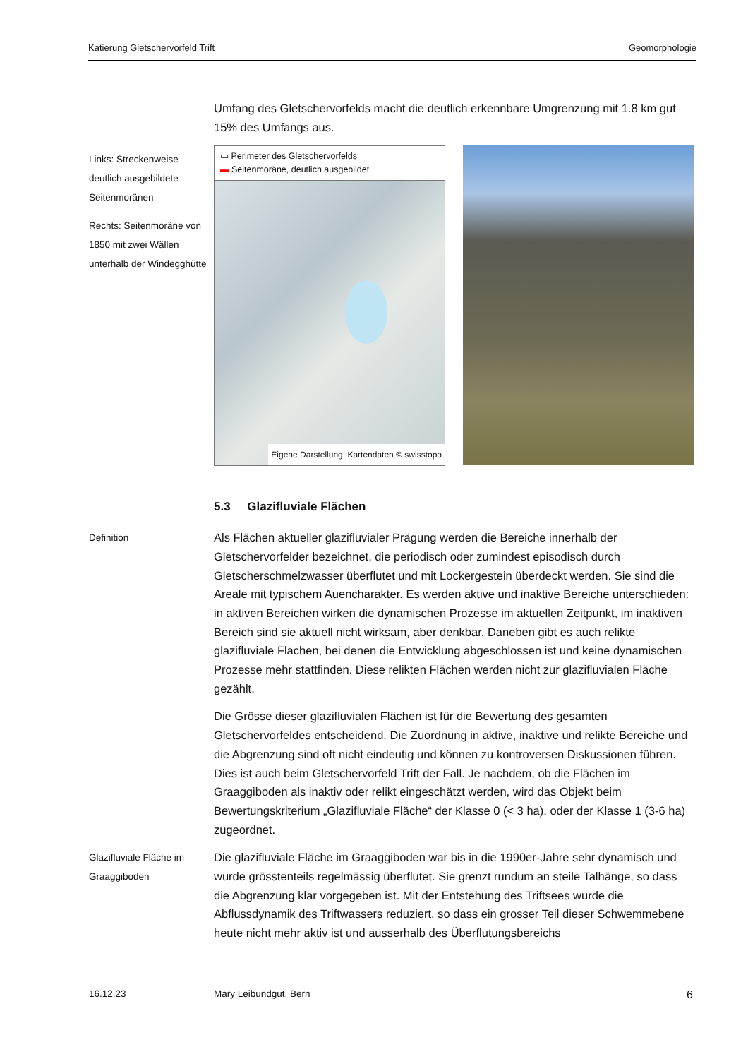Katierung Gletschervorfeld Trift Geomorphologie
Links: Streckenweise deutlich ausgebildete Seitenmoränen
Rechts: Seitenmoräne von 1850 mit zwei Wällen unterhalb der Windegghütte
Umfang des Gletschervorfelds macht die deutlich erkennbare Umgrenzung mit 1.8 km gut 15% des Umfangs aus.
▭ Perimeter des Gletschervorfelds
▬ Seitenmoräne, deutlich ausgebildet
Eigene Darstellung, Kartendaten © swisstopo
5.3 Glazifluviale Flächen
Definition
Als Flächen aktueller glazifluvialer Prägung werden die Bereiche innerhalb der Gletschervorfelder bezeichnet, die periodisch oder zumindest episodisch durch Gletscherschmelzwasser überflutet und mit Lockergestein überdeckt werden. Sie sind die Areale mit typischem Auencharakter. Es werden aktive und inaktive Bereiche unterschieden: in aktiven Bereichen wirken die dynamischen Prozesse im aktuellen Zeitpunkt, im inaktiven Bereich sind sie aktuell nicht wirksam, aber denkbar. Daneben gibt es auch relikte glazifluviale Flächen, bei denen die Entwicklung abgeschlossen ist und keine dynamischen Prozesse mehr stattfinden. Diese relikten Flächen werden nicht zur glazifluvialen Fläche gezählt.
Die Grösse dieser glazifluvialen Flächen ist für die Bewertung des gesamten Gletschervorfeldes entscheidend. Die Zuordnung in aktive, inaktive und relikte Bereiche und die Abgrenzung sind oft nicht eindeutig und können zu kontroversen Diskussionen führen. Dies ist auch beim Gletschervorfeld Trift der Fall. Je nachdem, ob die Flächen im Graaggiboden als inaktiv oder relikt eingeschätzt werden, wird das Objekt beim Bewertungskriterium „Glazifluviale Fläche“ der Klasse 0 (< 3 ha), oder der Klasse 1 (3-6 ha) zugeordnet.
Glazifluviale Fläche im Graaggiboden
Die glazifluviale Fläche im Graaggiboden war bis in die 1990er-Jahre sehr dynamisch und wurde grösstenteils regelmässig überflutet. Sie grenzt rundum an steile Talhänge, so dass die Abgrenzung klar vorgegeben ist. Mit der Entstehung des Triftsees wurde die Abflussdynamik des Triftwassers reduziert, so dass ein grosser Teil dieser Schwemmebene heute nicht mehr aktiv ist und ausserhalb des Überflutungsbereichs
16.12.23 Mary Leibundgut, Bern 6